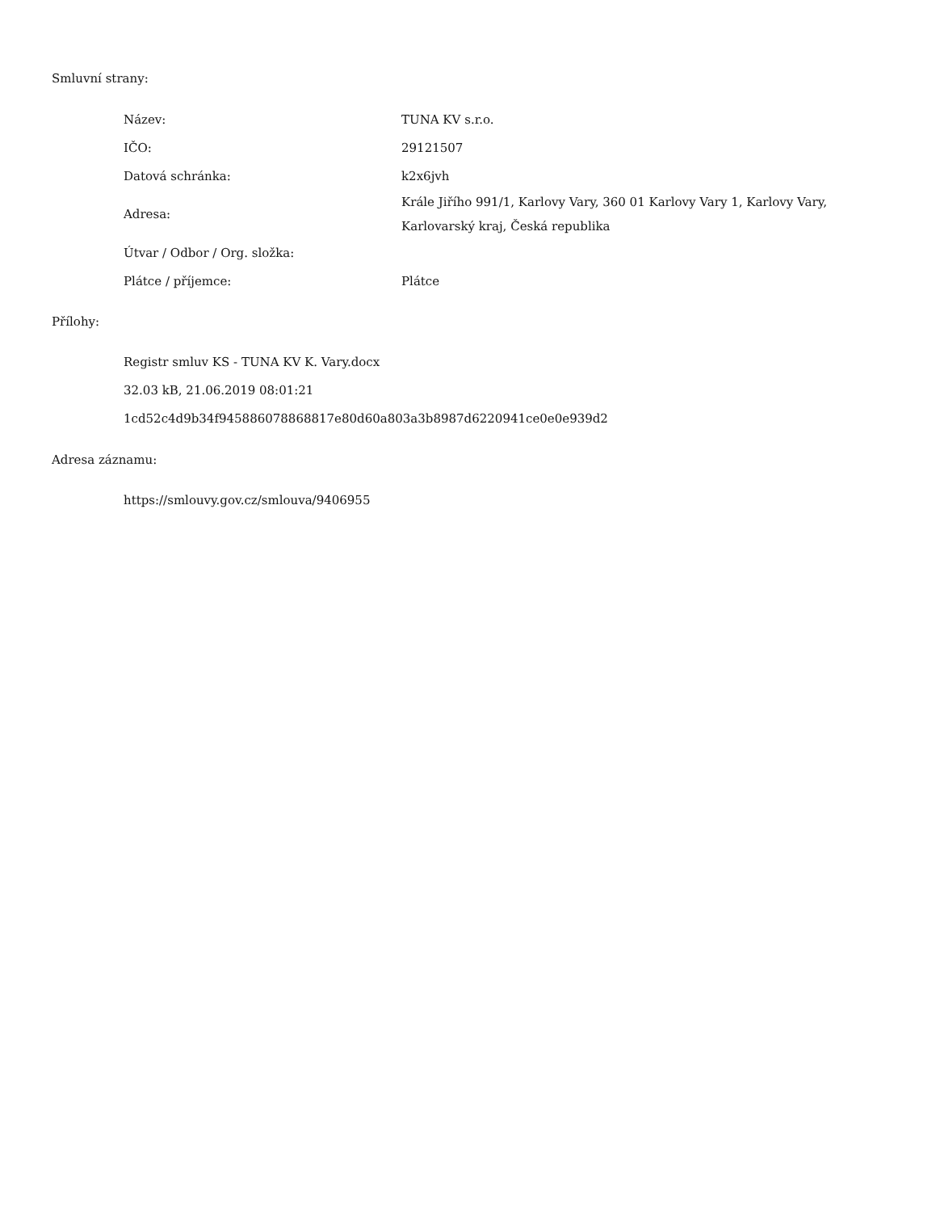Smluvní strany:
| Název: | TUNA KV s.r.o. |
| IČO: | 29121507 |
| Datová schránka: | k2x6jvh |
| Adresa: | Krále Jiřího 991/1, Karlovy Vary, 360 01 Karlovy Vary 1, Karlovy Vary, Karlovarský kraj, Česká republika |
| Útvar / Odbor / Org. složka: | |
| Plátce / příjemce: | Plátce |
Přílohy:
Registr smluv KS - TUNA KV K. Vary.docx
32.03 kB, 21.06.2019 08:01:21
1cd52c4d9b34f945886078868817e80d60a803a3b8987d6220941ce0e0e939d2
Adresa záznamu:
https://smlouvy.gov.cz/smlouva/9406955